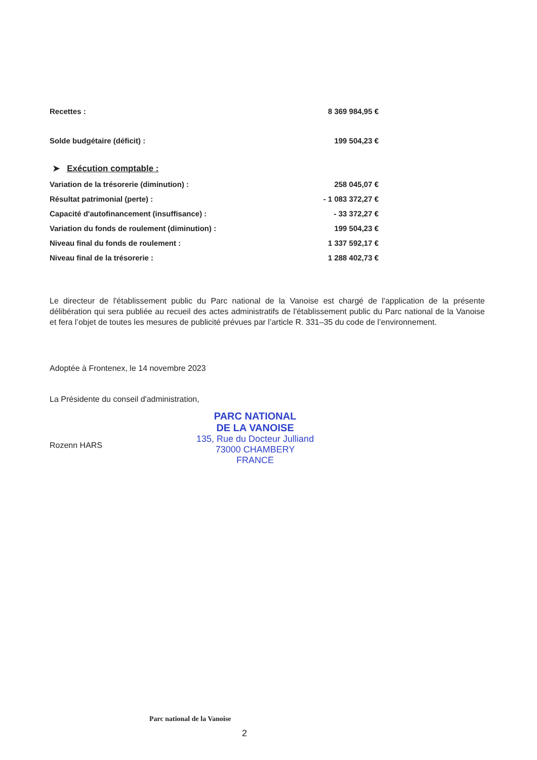| Recettes : | 8 369 984,95 € |
| Solde budgétaire (déficit) : | 199 504,23 € |
➤ Exécution comptable :
| Variation de la trésorerie (diminution) : | 258 045,07 € |
| Résultat patrimonial (perte) : | - 1 083 372,27 € |
| Capacité d'autofinancement (insuffisance) : | - 33 372,27 € |
| Variation du fonds de roulement (diminution) : | 199 504,23 € |
| Niveau final du fonds de roulement : | 1 337 592,17 € |
| Niveau final de la trésorerie : | 1 288 402,73 € |
Le directeur de l'établissement public du Parc national de la Vanoise est chargé de l'application de la présente délibération qui sera publiée au recueil des actes administratifs de l'établissement public du Parc national de la Vanoise et fera l’objet de toutes les mesures de publicité prévues par l’article R. 331–35 du code de l’environnement.
Adoptée à Frontenex, le 14 novembre 2023
La Présidente du conseil d'administration,
Rozenn HARS
PARC NATIONAL
DE LA VANOISE
135, Rue du Docteur Julliand
73000 CHAMBERY
FRANCE
Parc national de la Vanoise 2